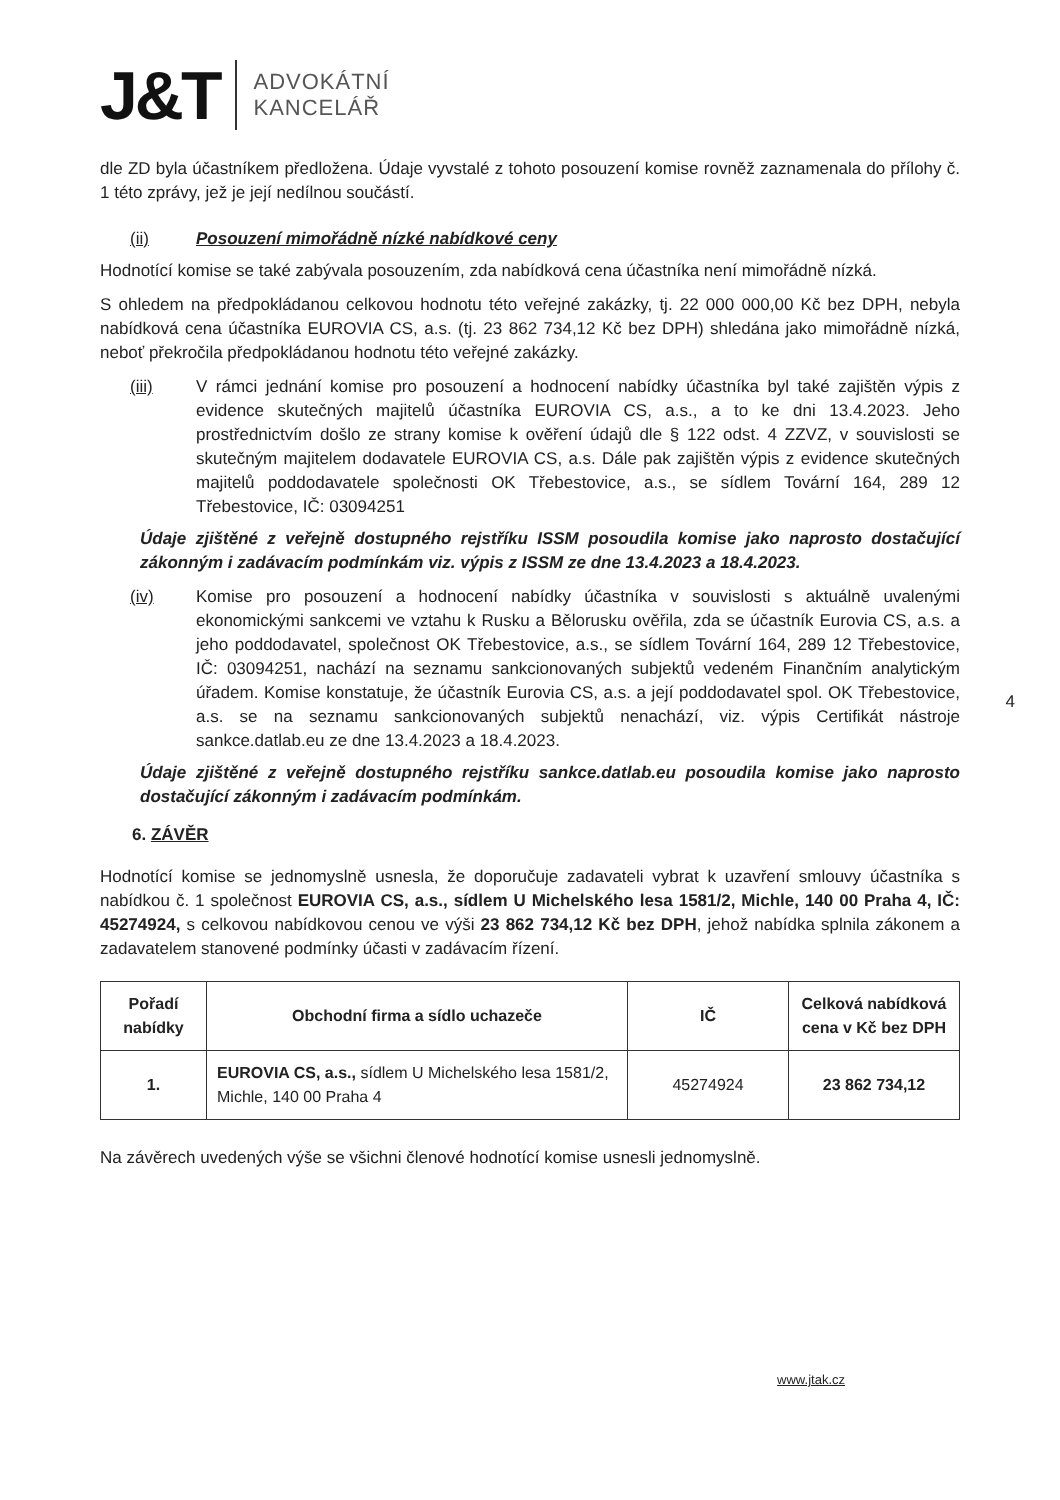J&T ADVOKÁTNÍ
KANCELÁŘ
dle ZD byla účastníkem předložena. Údaje vyvstalé z tohoto posouzení komise rovněž zaznamenala do přílohy č. 1 této zprávy, jež je její nedílnou součástí.
(ii) Posouzení mimořádně nízké nabídkové ceny
Hodnotící komise se také zabývala posouzením, zda nabídková cena účastníka není mimořádně nízká.
S ohledem na předpokládanou celkovou hodnotu této veřejné zakázky, tj. 22 000 000,00 Kč bez DPH, nebyla nabídková cena účastníka EUROVIA CS, a.s. (tj. 23 862 734,12 Kč bez DPH) shledána jako mimořádně nízká, neboť překročila předpokládanou hodnotu této veřejné zakázky.
(iii) V rámci jednání komise pro posouzení a hodnocení nabídky účastníka byl také zajištěn výpis z evidence skutečných majitelů účastníka EUROVIA CS, a.s., a to ke dni 13.4.2023. Jeho prostřednictvím došlo ze strany komise k ověření údajů dle § 122 odst. 4 ZZVZ, v souvislosti se skutečným majitelem dodavatele EUROVIA CS, a.s. Dále pak zajištěn výpis z evidence skutečných majitelů poddodavatele společnosti OK Třebestovice, a.s., se sídlem Tovární 164, 289 12 Třebestovice, IČ: 03094251
Údaje zjištěné z veřejně dostupného rejstříku ISSM posoudila komise jako naprosto dostačující zákonným i zadávacím podmínkám viz. výpis z ISSM ze dne 13.4.2023 a 18.4.2023.
(iv) Komise pro posouzení a hodnocení nabídky účastníka v souvislosti s aktuálně uvalenými ekonomickými sankcemi ve vztahu k Rusku a Bělorusku ověřila, zda se účastník Eurovia CS, a.s. a jeho poddodavatel, společnost OK Třebestovice, a.s., se sídlem Tovární 164, 289 12 Třebestovice, IČ: 03094251, nachází na seznamu sankcionovaných subjektů vedeném Finančním analytickým úřadem. Komise konstatuje, že účastník Eurovia CS, a.s. a její poddodavatel spol. OK Třebestovice, a.s. se na seznamu sankcionovaných subjektů nenachází, viz. výpis Certifikát nástroje sankce.datlab.eu ze dne 13.4.2023 a 18.4.2023.
Údaje zjištěné z veřejně dostupného rejstříku sankce.datlab.eu posoudila komise jako naprosto dostačující zákonným i zadávacím podmínkám.
6. ZÁVĚR
Hodnotící komise se jednomyslně usnesla, že doporučuje zadavateli vybrat k uzavření smlouvy účastníka s nabídkou č. 1 společnost EUROVIA CS, a.s., sídlem U Michelského lesa 1581/2, Michle, 140 00 Praha 4, IČ: 45274924, s celkovou nabídkovou cenou ve výši 23 862 734,12 Kč bez DPH, jehož nabídka splnila zákonem a zadavatelem stanovené podmínky účasti v zadávacím řízení.
| Pořadí nabídky | Obchodní firma a sídlo uchazeče | IČ | Celková nabídková cena v Kč bez DPH |
| --- | --- | --- | --- |
| 1. | EUROVIA CS, a.s., sídlem U Michelského lesa 1581/2, Michle, 140 00 Praha 4 | 45274924 | 23 862 734,12 |
Na závěrech uvedených výše se všichni členové hodnotící komise usnesli jednomyslně.
4
www.jtak.cz